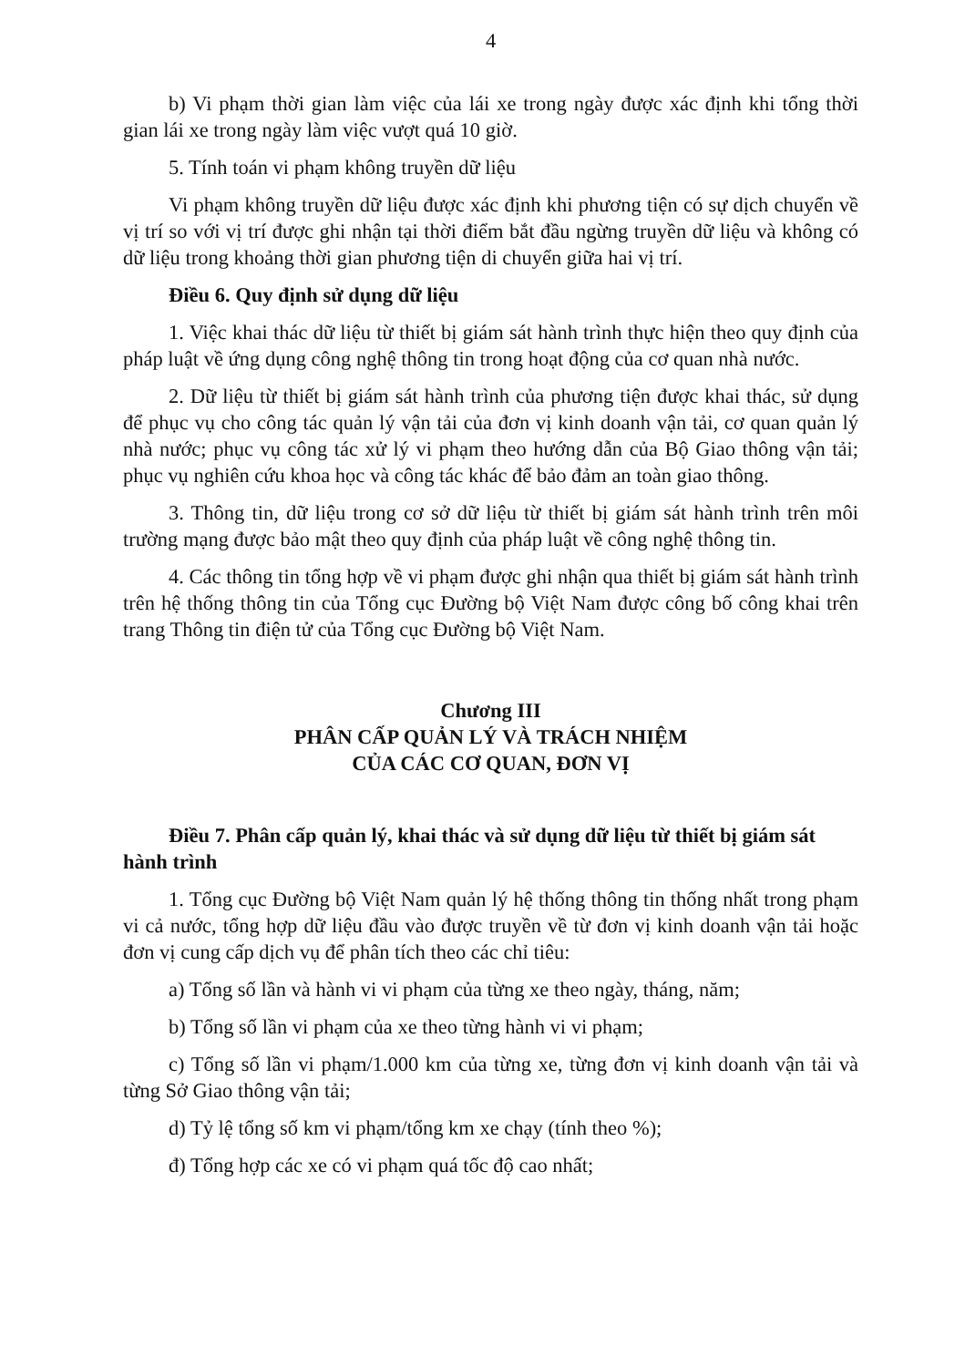4
b) Vi phạm thời gian làm việc của lái xe trong ngày được xác định khi tổng thời gian lái xe trong ngày làm việc vượt quá 10 giờ.
5. Tính toán vi phạm không truyền dữ liệu
Vi phạm không truyền dữ liệu được xác định khi phương tiện có sự dịch chuyển về vị trí so với vị trí được ghi nhận tại thời điểm bắt đầu ngừng truyền dữ liệu và không có dữ liệu trong khoảng thời gian phương tiện di chuyển giữa hai vị trí.
Điều 6. Quy định sử dụng dữ liệu
1. Việc khai thác dữ liệu từ thiết bị giám sát hành trình thực hiện theo quy định của pháp luật về ứng dụng công nghệ thông tin trong hoạt động của cơ quan nhà nước.
2. Dữ liệu từ thiết bị giám sát hành trình của phương tiện được khai thác, sử dụng để phục vụ cho công tác quản lý vận tải của đơn vị kinh doanh vận tải, cơ quan quản lý nhà nước; phục vụ công tác xử lý vi phạm theo hướng dẫn của Bộ Giao thông vận tải; phục vụ nghiên cứu khoa học và công tác khác để bảo đảm an toàn giao thông.
3. Thông tin, dữ liệu trong cơ sở dữ liệu từ thiết bị giám sát hành trình trên môi trường mạng được bảo mật theo quy định của pháp luật về công nghệ thông tin.
4. Các thông tin tổng hợp về vi phạm được ghi nhận qua thiết bị giám sát hành trình trên hệ thống thông tin của Tổng cục Đường bộ Việt Nam được công bố công khai trên trang Thông tin điện tử của Tổng cục Đường bộ Việt Nam.
Chương III
PHÂN CẤP QUẢN LÝ VÀ TRÁCH NHIỆM
CỦA CÁC CƠ QUAN, ĐƠN VỊ
Điều 7. Phân cấp quản lý, khai thác và sử dụng dữ liệu từ thiết bị giám sát hành trình
1. Tổng cục Đường bộ Việt Nam quản lý hệ thống thông tin thống nhất trong phạm vi cả nước, tổng hợp dữ liệu đầu vào được truyền về từ đơn vị kinh doanh vận tải hoặc đơn vị cung cấp dịch vụ để phân tích theo các chỉ tiêu:
a) Tổng số lần và hành vi vi phạm của từng xe theo ngày, tháng, năm;
b) Tổng số lần vi phạm của xe theo từng hành vi vi phạm;
c) Tổng số lần vi phạm/1.000 km của từng xe, từng đơn vị kinh doanh vận tải và từng Sở Giao thông vận tải;
d) Tỷ lệ tổng số km vi phạm/tổng km xe chạy (tính theo %);
đ) Tổng hợp các xe có vi phạm quá tốc độ cao nhất;